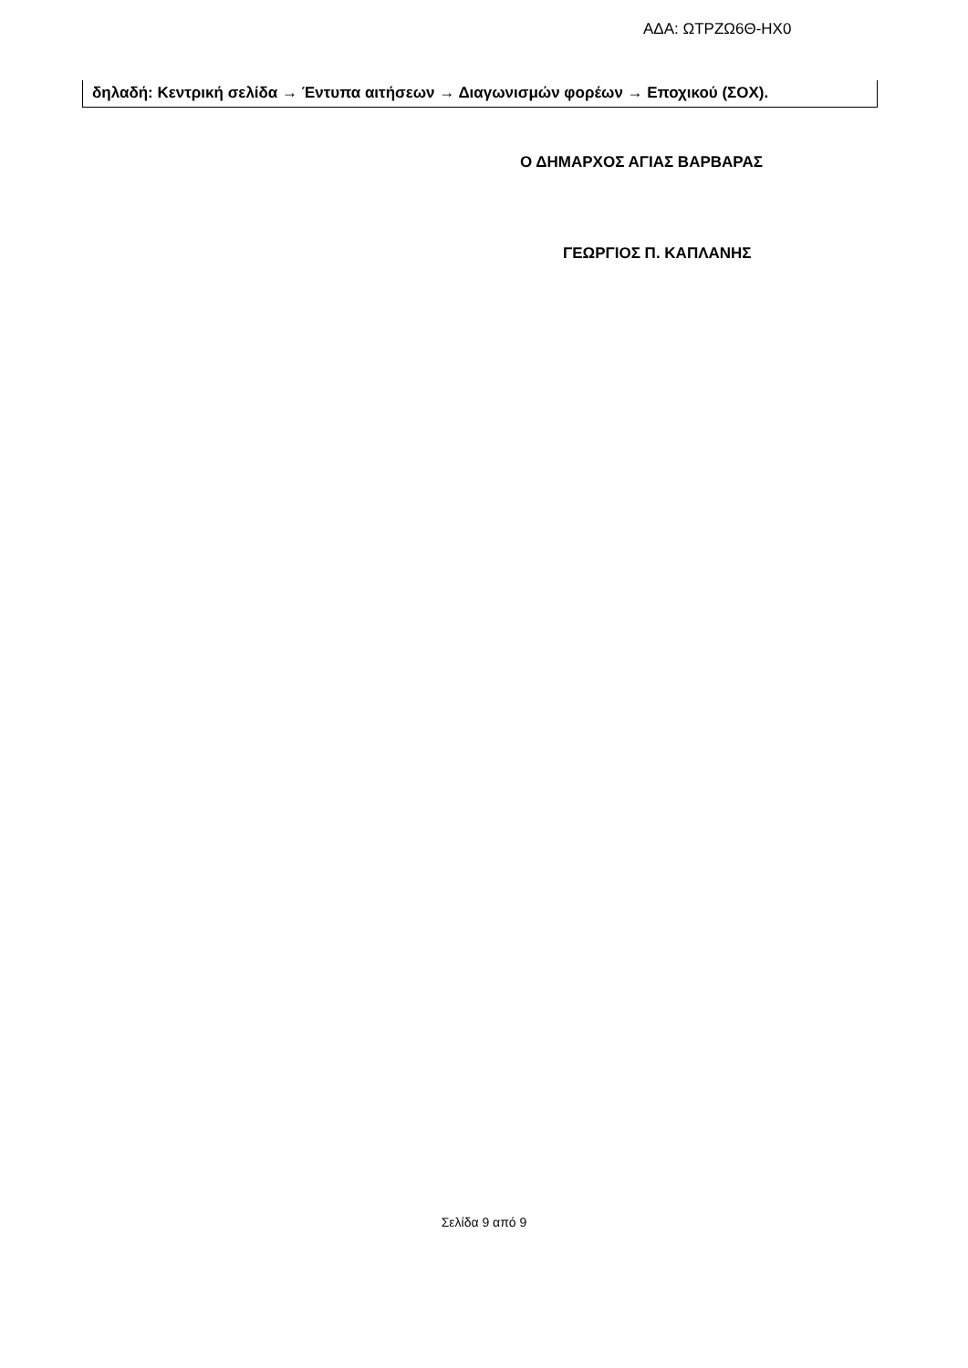ΑΔΑ: ΩΤΡΖΩ6Θ-ΗΧ0
δηλαδή: Κεντρική σελίδα → Έντυπα αιτήσεων → Διαγωνισμών φορέων → Εποχικού (ΣΟΧ).
Ο ΔΗΜΑΡΧΟΣ ΑΓΙΑΣ ΒΑΡΒΑΡΑΣ
ΓΕΩΡΓΙΟΣ Π. ΚΑΠΛΑΝΗΣ
Σελίδα 9 από 9